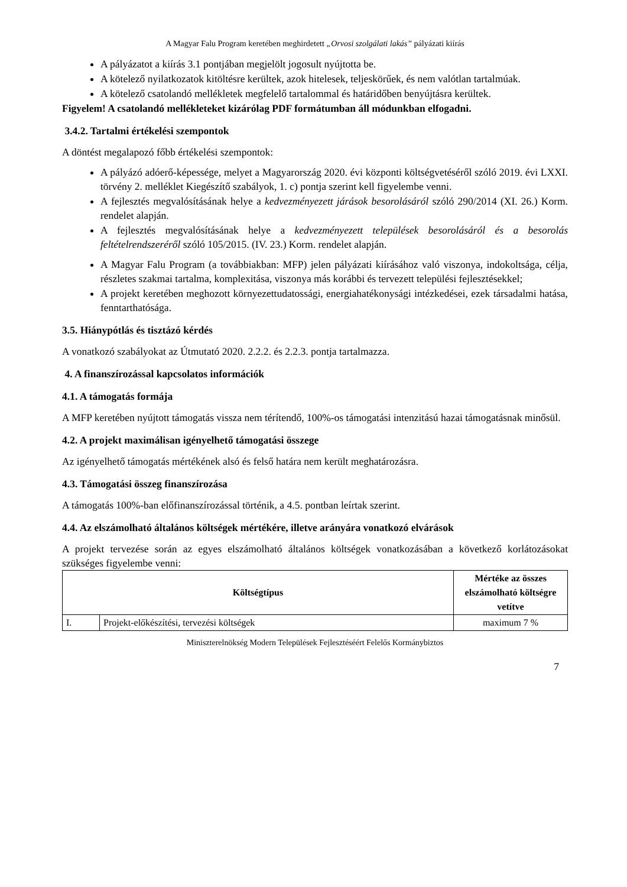A Magyar Falu Program keretében meghirdetett „Orvosi szolgálati lakás” pályázati kiírás
A pályázatot a kiírás 3.1 pontjában megjelölt jogosult nyújtotta be.
A kötelező nyilatkozatok kitöltésre kerültek, azok hitelesek, teljeskörűek, és nem valótlan tartalmúak.
A kötelező csatolandó mellékletek megfelelő tartalommal és határidőben benyújtásra kerültek.
Figyelem! A csatolandó mellékleteket kizárólag PDF formátumban áll módunkban elfogadni.
3.4.2. Tartalmi értékelési szempontok
A döntést megalapozó főbb értékelési szempontok:
A pályázó adóerő-képessége, melyet a Magyarország 2020. évi központi költségvetéséről szóló 2019. évi LXXI. törvény 2. melléklet Kiegészítő szabályok, 1. c) pontja szerint kell figyelembe venni.
A fejlesztés megvalósításának helye a kedvezményezett járások besorolásáról szóló 290/2014 (XI. 26.) Korm. rendelet alapján.
A fejlesztés megvalósításának helye a kedvezményezett települések besorolásáról és a besorolás feltételrendszeréről szóló 105/2015. (IV. 23.) Korm. rendelet alapján.
A Magyar Falu Program (a továbbiakban: MFP) jelen pályázati kiírásához való viszonya, indokoltsága, célja, részletes szakmai tartalma, komplexitása, viszonya más korábbi és tervezett települési fejlesztésekkel;
A projekt keretében meghozott környezettudatossági, energiahatékonysági intézkedései, ezek társadalmi hatása, fenntarthatósága.
3.5. Hiánypótlás és tisztázó kérdés
A vonatkozó szabályokat az Útmutató 2020. 2.2.2. és 2.2.3. pontja tartalmazza.
4. A finanszírozással kapcsolatos információk
4.1. A támogatás formája
A MFP keretében nyújtott támogatás vissza nem térítendő, 100%-os támogatási intenzitású hazai támogatásnak minősül.
4.2. A projekt maximálisan igényelhető támogatási összege
Az igényelhető támogatás mértékének alsó és felső határa nem került meghatározásra.
4.3. Támogatási összeg finanszírozása
A támogatás 100%-ban előfinanszírozással történik, a 4.5. pontban leírtak szerint.
4.4. Az elszámolható általános költségek mértékére, illetve arányára vonatkozó elvárások
A projekt tervezése során az egyes elszámolható általános költségek vonatkozásában a következő korlátozásokat szükséges figyelembe venni:
| Költségtípus | | Mértéke az összes elszámolható költségre vetítve |
| --- | --- | --- |
| I. | Projekt-előkészítési, tervezési költségek | maximum 7 % |
Miniszterelnökség Modern Települések Fejlesztéséért Felelős Kormánybiztos
7